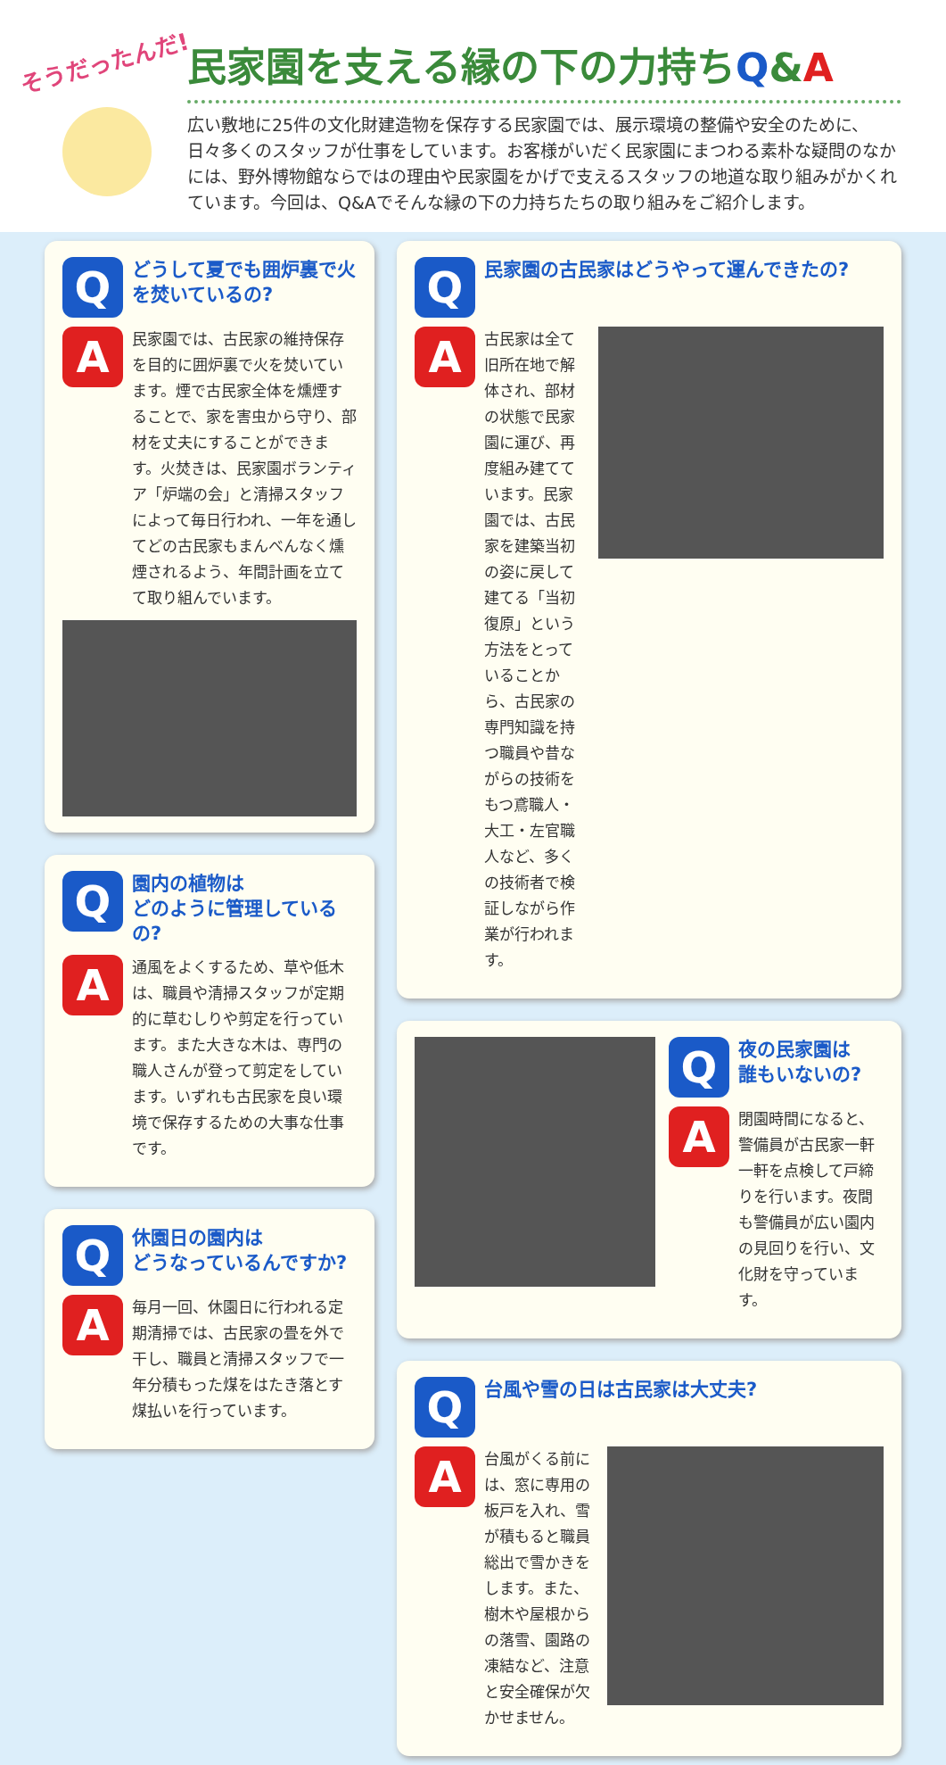そうだったんだ!
民家園を支える縁の下の力持ちQ&A
広い敷地に25件の文化財建造物を保存する民家園では、展示環境の整備や安全のために、日々多くのスタッフが仕事をしています。お客様がいだく民家園にまつわる素朴な疑問のなかには、野外博物館ならではの理由や民家園をかげで支えるスタッフの地道な取り組みがかくれています。今回は、Q&Aでそんな縁の下の力持ちたちの取り組みをご紹介します。
Q
どうして夏でも囲炉裏で火を焚いているの?
A
民家園では、古民家の維持保存を目的に囲炉裏で火を焚いています。煙で古民家全体を燻煙することで、家を害虫から守り、部材を丈夫にすることができます。火焚きは、民家園ボランティア「炉端の会」と清掃スタッフによって毎日行われ、一年を通してどの古民家もまんべんなく燻煙されるよう、年間計画を立てて取り組んでいます。
Q
園内の植物は
どのように管理しているの?
A
通風をよくするため、草や低木は、職員や清掃スタッフが定期的に草むしりや剪定を行っています。また大きな木は、専門の職人さんが登って剪定をしています。いずれも古民家を良い環境で保存するための大事な仕事です。
Q
休園日の園内は
どうなっているんですか?
A
毎月一回、休園日に行われる定期清掃では、古民家の畳を外で干し、職員と清掃スタッフで一年分積もった煤をはたき落とす煤払いを行っています。
Q
民家園の古民家はどうやって運んできたの?
A
古民家は全て旧所在地で解体され、部材の状態で民家園に運び、再度組み建てています。民家園では、古民家を建築当初の姿に戻して建てる「当初復原」という方法をとっていることから、古民家の専門知識を持つ職員や昔ながらの技術をもつ鳶職人・大工・左官職人など、多くの技術者で検証しながら作業が行われます。
Q
夜の民家園は
誰もいないの?
A
閉園時間になると、警備員が古民家一軒一軒を点検して戸締りを行います。夜間も警備員が広い園内の見回りを行い、文化財を守っています。
Q
台風や雪の日は古民家は大丈夫?
A
台風がくる前には、窓に専用の板戸を入れ、雪が積もると職員総出で雪かきをします。また、樹木や屋根からの落雪、園路の凍結など、注意と安全確保が欠かせません。